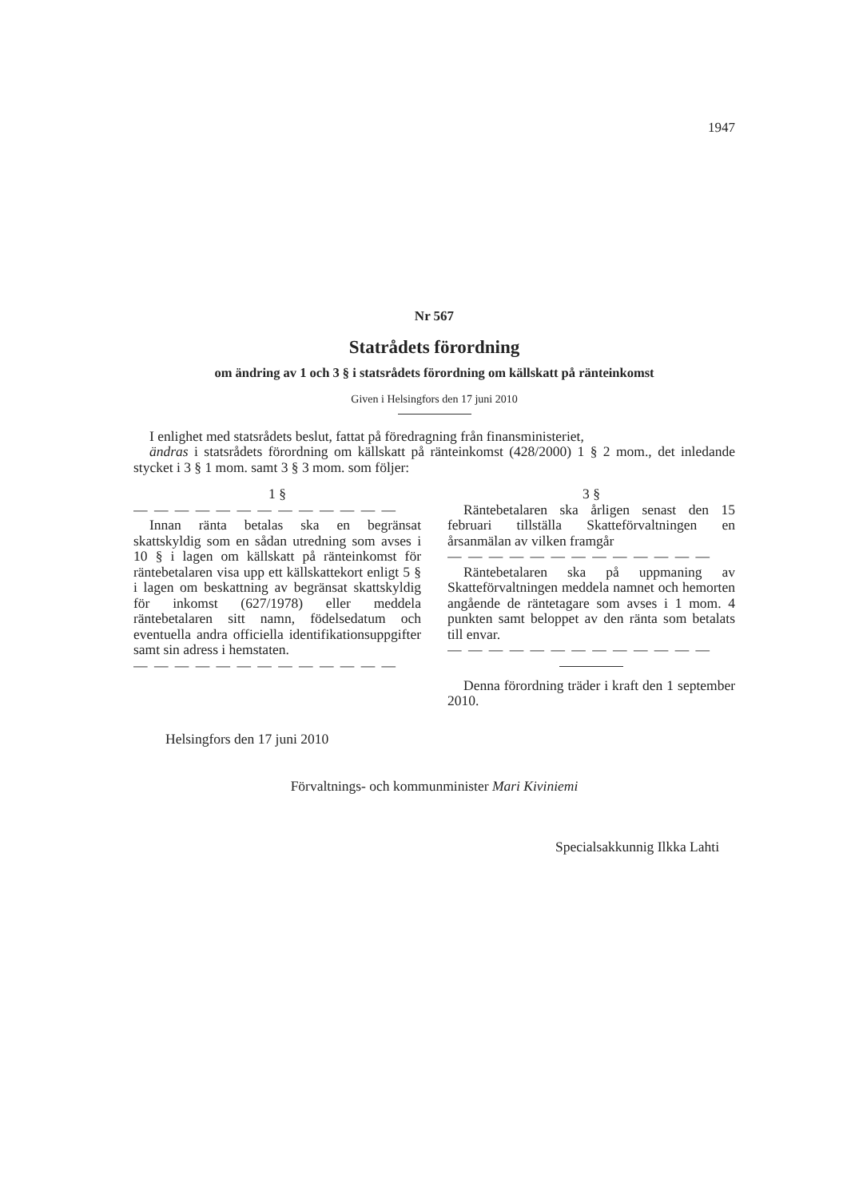1947
Nr 567
Statrådets förordning
om ändring av 1 och 3 § i statsrådets förordning om källskatt på ränteinkomst
Given i Helsingfors den 17 juni 2010
I enlighet med statsrådets beslut, fattat på föredragning från finansministeriet,
ändras i statsrådets förordning om källskatt på ränteinkomst (428/2000) 1 § 2 mom., det inledande stycket i 3 § 1 mom. samt 3 § 3 mom. som följer:
1 §
— — — — — — — — — — — — —
Innan ränta betalas ska en begränsat skattskyldig som en sådan utredning som avses i 10 § i lagen om källskatt på ränteinkomst för räntebetalaren visa upp ett källskattekort enligt 5 § i lagen om beskattning av begränsat skattskyldig för inkomst (627/1978) eller meddela räntebetalaren sitt namn, födelsedatum och eventuella andra officiella identifikationsuppgifter samt sin adress i hemstaten.
— — — — — — — — — — — — —
3 §
Räntebetalaren ska årligen senast den 15 februari tillställa Skatteförvaltningen en årsanmälan av vilken framgår
— — — — — — — — — — — — —
Räntebetalaren ska på uppmaning av Skatteförvaltningen meddela namnet och hemorten angående de räntetagare som avses i 1 mom. 4 punkten samt beloppet av den ränta som betalats till envar.
— — — — — — — — — — — — —
Denna förordning träder i kraft den 1 september 2010.
Helsingfors den 17 juni 2010
Förvaltnings- och kommunminister Mari Kiviniemi
Specialsakkunnig Ilkka Lahti